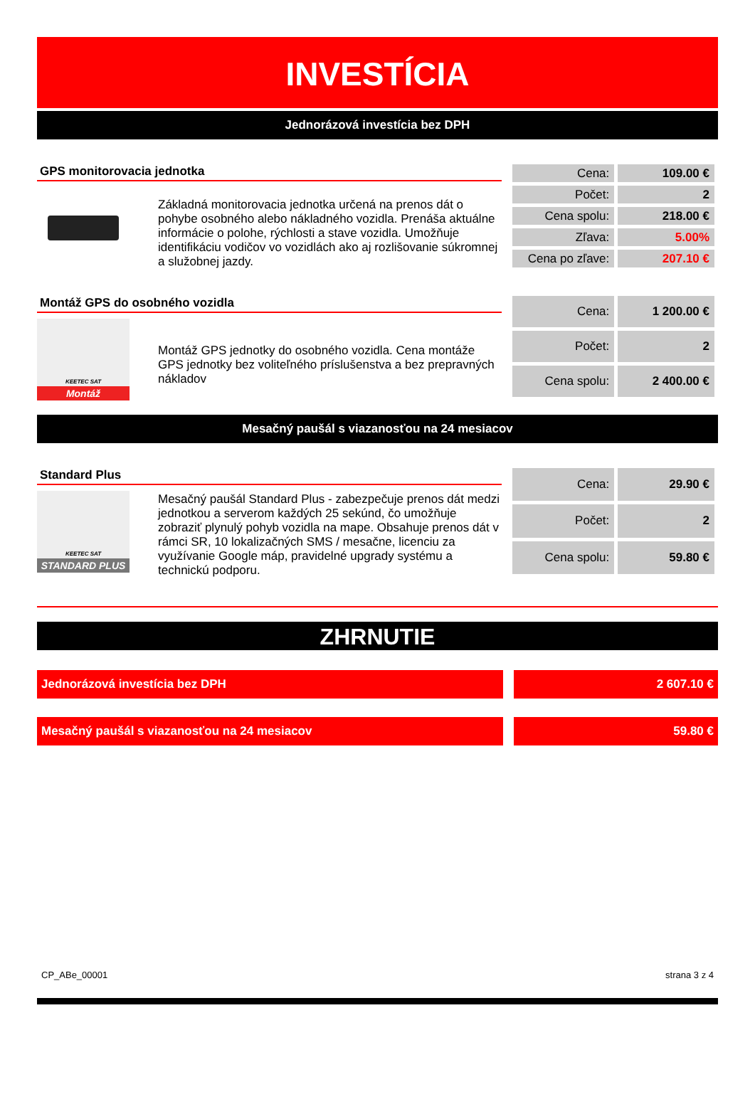INVESTÍCIA
Jednorázová investícia bez DPH
GPS monitorovacia jednotka
Základná monitorovacia jednotka určená na prenos dát o pohybe osobného alebo nákladného vozidla. Prenáša aktuálne informácie o polohe, rýchlosti a stave vozidla. Umožňuje identifikáciu vodičov vo vozidlách ako aj rozlišovanie súkromnej a služobnej jazdy.
| Cena: | 109.00 € |
| Počet: | 2 |
| Cena spolu: | 218.00 € |
| Zľava: | 5.00% |
| Cena po zľave: | 207.10 € |
Montáž GPS do osobného vozidla
KEETEC SAT
Montáž
Montáž GPS jednotky do osobného vozidla. Cena montáže GPS jednotky bez voliteľného príslušenstva a bez prepravných nákladov
| Cena: | 1 200.00 € |
| Počet: | 2 |
| Cena spolu: | 2 400.00 € |
Mesačný paušál s viazanosťou na 24 mesiacov
Standard Plus
KEETEC SAT
STANDARD PLUS
Mesačný paušál Standard Plus - zabezpečuje prenos dát medzi jednotkou a serverom každých 25 sekúnd, čo umožňuje zobraziť plynulý pohyb vozidla na mape. Obsahuje prenos dát v rámci SR, 10 lokalizačných SMS / mesačne, licenciu za využívanie Google máp, pravidelné upgrady systému a technickú podporu.
| Cena: | 29.90 € |
| Počet: | 2 |
| Cena spolu: | 59.80 € |
ZHRNUTIE
Jednorázová investícia bez DPH 2 607.10 €
Mesačný paušál s viazanosťou na 24 mesiacov 59.80 €
CP_ABe_00001 strana 3 z 4